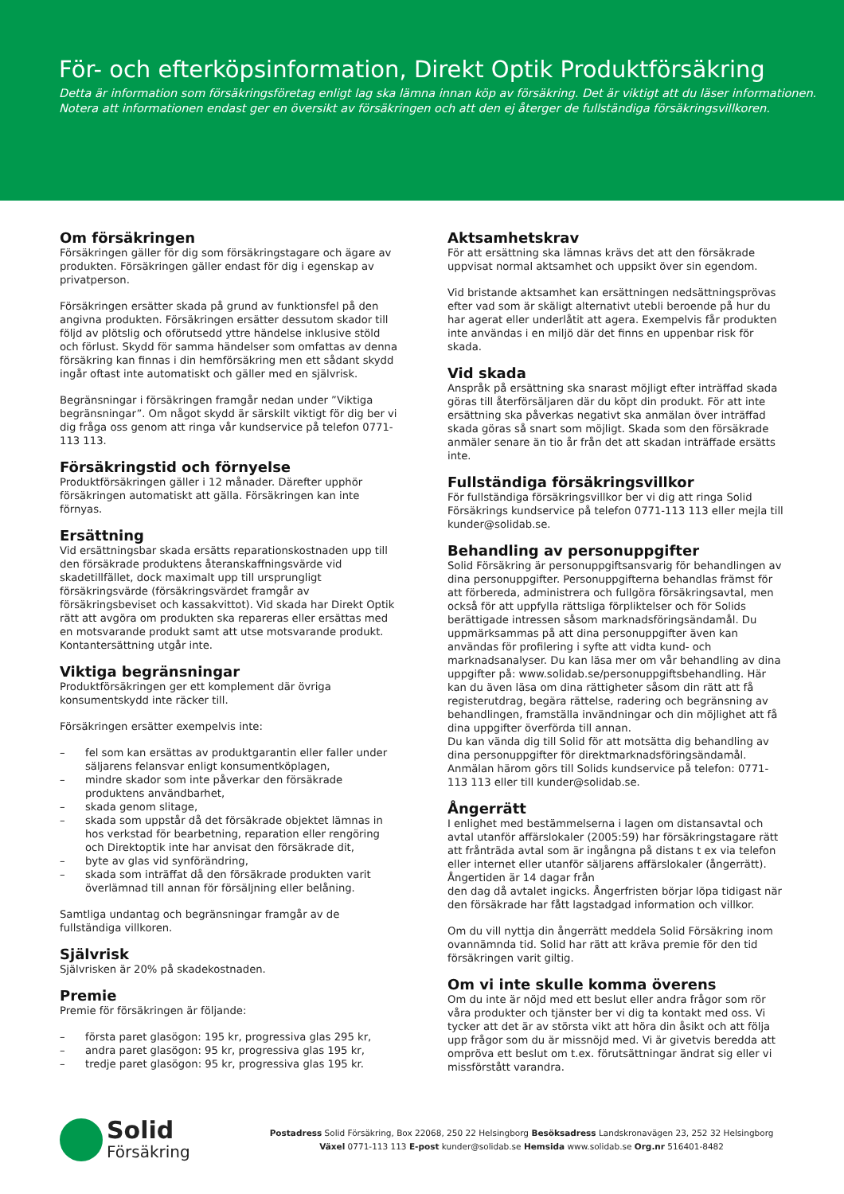För- och efterköpsinformation, Direkt Optik Produktförsäkring
Detta är information som försäkringsföretag enligt lag ska lämna innan köp av försäkring. Det är viktigt att du läser informationen. Notera att informationen endast ger en översikt av försäkringen och att den ej återger de fullständiga försäkringsvillkoren.
Om försäkringen
Försäkringen gäller för dig som försäkringstagare och ägare av produkten. Försäkringen gäller endast för dig i egenskap av privatperson.
Försäkringen ersätter skada på grund av funktionsfel på den angivna produkten. Försäkringen ersätter dessutom skador till följd av plötslig och oförutsedd yttre händelse inklusive stöld och förlust. Skydd för samma händelser som omfattas av denna försäkring kan finnas i din hemförsäkring men ett sådant skydd ingår oftast inte automatiskt och gäller med en självrisk.
Begränsningar i försäkringen framgår nedan under ”Viktiga begränsningar”. Om något skydd är särskilt viktigt för dig ber vi dig fråga oss genom att ringa vår kundservice på telefon 0771-113 113.
Försäkringstid och förnyelse
Produktförsäkringen gäller i 12 månader. Därefter upphör försäkringen automatiskt att gälla. Försäkringen kan inte förnyas.
Ersättning
Vid ersättningsbar skada ersätts reparationskostnaden upp till den försäkrade produktens återanskaffningsvärde vid skadetillfället, dock maximalt upp till ursprungligt försäkringsvärde (försäkringsvärdet framgår av försäkringsbeviset och kassakvittot). Vid skada har Direkt Optik rätt att avgöra om produkten ska repareras eller ersättas med en motsvarande produkt samt att utse motsvarande produkt. Kontantersättning utgår inte.
Viktiga begränsningar
Produktförsäkringen ger ett komplement där övriga konsumentskydd inte räcker till.
Försäkringen ersätter exempelvis inte:
– fel som kan ersättas av produktgarantin eller faller under säljarens felansvar enligt konsumentköplagen,
– mindre skador som inte påverkar den försäkrade produktens användbarhet,
– skada genom slitage,
– skada som uppstår då det försäkrade objektet lämnas in hos verkstad för bearbetning, reparation eller rengöring och Direktoptik inte har anvisat den försäkrade dit,
– byte av glas vid synförändring,
– skada som inträffat då den försäkrade produkten varit överlämnad till annan för försäljning eller belåning.
Samtliga undantag och begränsningar framgår av de fullständiga villkoren.
Självrisk
Självrisken är 20% på skadekostnaden.
Premie
Premie för försäkringen är följande:
– första paret glasögon: 195 kr, progressiva glas 295 kr,
– andra paret glasögon: 95 kr, progressiva glas 195 kr,
– tredje paret glasögon: 95 kr, progressiva glas 195 kr.
Aktsamhetskrav
För att ersättning ska lämnas krävs det att den försäkrade uppvisat normal aktsamhet och uppsikt över sin egendom.
Vid bristande aktsamhet kan ersättningen nedsättningsprövas efter vad som är skäligt alternativt utebli beroende på hur du har agerat eller underlåtit att agera. Exempelvis får produkten inte användas i en miljö där det finns en uppenbar risk för skada.
Vid skada
Anspråk på ersättning ska snarast möjligt efter inträffad skada göras till återförsäljaren där du köpt din produkt. För att inte ersättning ska påverkas negativt ska anmälan över inträffad skada göras så snart som möjligt. Skada som den försäkrade anmäler senare än tio år från det att skadan inträffade ersätts inte.
Fullständiga försäkringsvillkor
För fullständiga försäkringsvillkor ber vi dig att ringa Solid Försäkrings kundservice på telefon 0771-113 113 eller mejla till kunder@solidab.se.
Behandling av personuppgifter
Solid Försäkring är personuppgiftsansvarig för behandlingen av dina personuppgifter. Personuppgifterna behandlas främst för att förbereda, administrera och fullgöra försäkringsavtal, men också för att uppfylla rättsliga förpliktelser och för Solids berättigade intressen såsom marknadsföringsändamål. Du uppmärksammas på att dina personuppgifter även kan användas för profilering i syfte att vidta kund- och marknadsanalyser. Du kan läsa mer om vår behandling av dina uppgifter på: www.solidab.se/personuppgiftsbehandling. Här kan du även läsa om dina rättigheter såsom din rätt att få registerutdrag, begära rättelse, radering och begränsning av behandlingen, framställa invändningar och din möjlighet att få dina uppgifter överförda till annan.
Du kan vända dig till Solid för att motsätta dig behandling av dina personuppgifter för direktmarknadsföringsändamål. Anmälan härom görs till Solids kundservice på telefon: 0771-113 113 eller till kunder@solidab.se.
Ångerrätt
I enlighet med bestämmelserna i lagen om distansavtal och avtal utanför affärslokaler (2005:59) har försäkringstagare rätt att frånträda avtal som är ingångna på distans t ex via telefon eller internet eller utanför säljarens affärslokaler (ångerrätt). Ångertiden är 14 dagar från
den dag då avtalet ingicks. Ångerfristen börjar löpa tidigast när den försäkrade har fått lagstadgad information och villkor.
Om du vill nyttja din ångerrätt meddela Solid Försäkring inom ovannämnda tid. Solid har rätt att kräva premie för den tid försäkringen varit giltig.
Om vi inte skulle komma överens
Om du inte är nöjd med ett beslut eller andra frågor som rör våra produkter och tjänster ber vi dig ta kontakt med oss. Vi tycker att det är av största vikt att höra din åsikt och att följa upp frågor som du är missnöjd med. Vi är givetvis beredda att ompröva ett beslut om t.ex. förutsättningar ändrat sig eller vi missförstått varandra.
Solid
Försäkring
Postadress Solid Försäkring, Box 22068, 250 22 Helsingborg Besöksadress Landskronavägen 23, 252 32 Helsingborg
Växel 0771-113 113 E-post kunder@solidab.se Hemsida www.solidab.se Org.nr 516401-8482